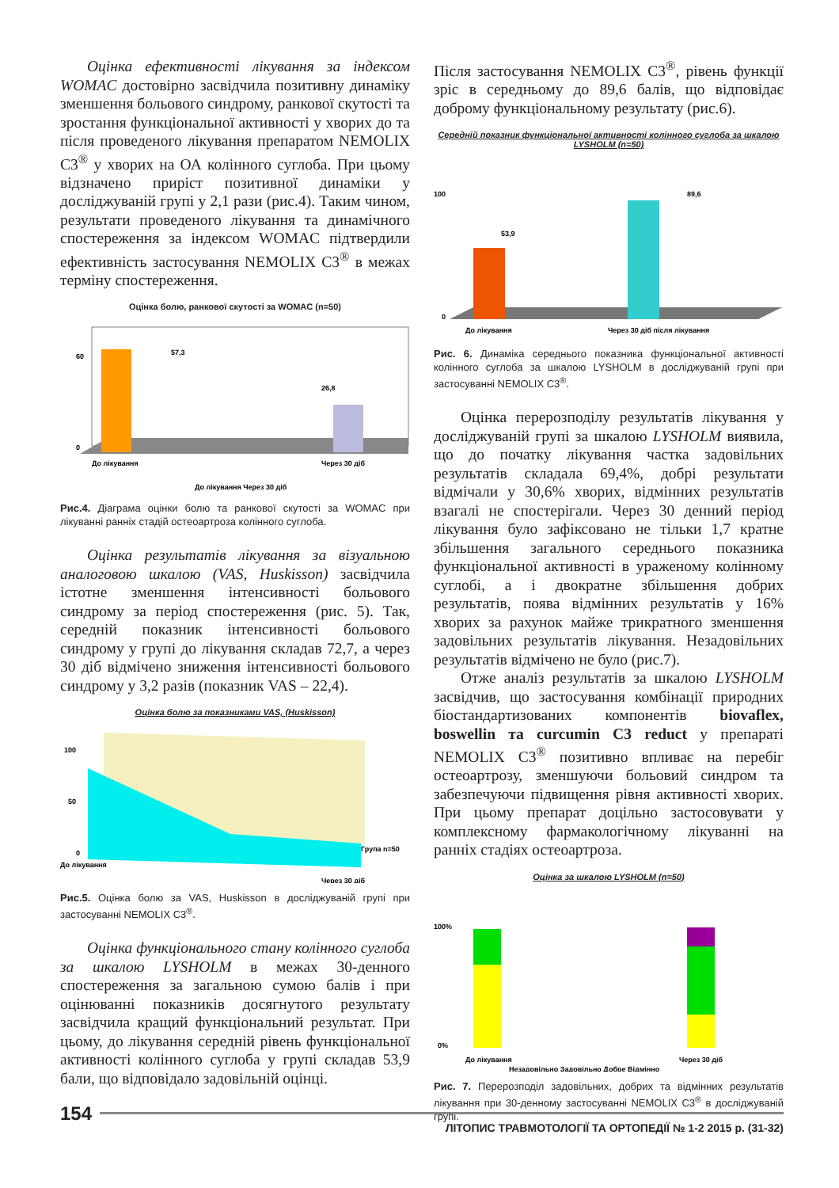Оцінка ефективності лікування за індексом WOMAC достовірно засвідчила позитивну динаміку зменшення больового синдрому, ранкової скутості та зростання функціональної активності у хворих до та після проведеного лікування препаратом NEMOLIX C3<sup>®</sup> у хворих на ОА колінного суглоба. При цьому відзначено приріст позитивної динаміки у досліджуваній групі у 2,1 рази (рис.4). Таким чином, результати проведеного лікування та динамічного спостереження за індексом WOMAC підтвердили ефективність застосування NEMOLIX C3<sup>®</sup> в межах терміну спостереження.
Оцінка болю, ранкової скутості за WOMAC (n=50)
57,3
26,8
60
0
До лікування
Через 30 діб
До лікування Через 30 діб
Рис.4. Діаграма оцінки болю та ранкової скутості за WOMAC при лікуванні ранніх стадій остеоартроза колінного суглоба.
Оцінка результатів лікування за візуальною аналоговою шкалою (VAS, Huskisson) засвідчила істотне зменшення інтенсивності больового синдрому за період спостереження (рис. 5). Так, середній показник інтенсивності больового синдрому у групі до лікування складав 72,7, а через 30 діб відмічено зниження інтенсивності больового синдрому у 3,2 разів (показник VAS – 22,4).
Оцінка болю за показниками VAS, (Huskisson)
100
50
0
До лікування
Через 30 діб
Група n=50
Рис.5. Оцінка болю за VAS, Huskisson в досліджуваній групі при застосуванні NEMOLIX C3<sup>®</sup>.
Оцінка функціонального стану колінного суглоба за шкалою LYSHOLM в межах 30-денного спостереження за загальною сумою балів і при оцінюванні показників досягнутого результату засвідчила кращий функціональний результат. При цьому, до лікування середній рівень функціональної активності колінного суглоба у групі складав 53,9 бали, що відповідало задовільній оцінці.
Після застосування NEMOLIX C3<sup>®</sup>, рівень функції зріс в середньому до 89,6 балів, що відповідає доброму функціональному результату (рис.6).
Середній показник функціональної активності колінного суглоба за шкалою LYSHOLM (n=50)
53,9
89,6
100
0
До лікування
Через 30 діб після лікування
Рис. 6. Динаміка середнього показника функціональної активності колінного суглоба за шкалою LYSHOLM в досліджуваній групі при застосуванні NEMOLIX C3<sup>®</sup>.
Оцінка перерозподілу результатів лікування у досліджуваній групі за шкалою LYSHOLM виявила, що до початку лікування частка задовільних результатів складала 69,4%, добрі результати відмічали у 30,6% хворих, відмінних результатів взагалі не спостерігали. Через 30 денний період лікування було зафіксовано не тільки 1,7 кратне збільшення загального середнього показника функціональної активності в ураженому колінному суглобі, а і двократне збільшення добрих результатів, поява відмінних результатів у 16% хворих за рахунок майже трикратного зменшення задовільних результатів лікування. Незадовільних результатів відмічено не було (рис.7).
Отже аналіз результатів за шкалою LYSHOLM засвідчив, що застосування комбінації природних біостандартизованих компонентів biovaflex, boswellin та curcumin C3 reduct у препараті NEMOLIX C3<sup>®</sup> позитивно впливає на перебіг остеоартрозу, зменшуючи больовий синдром та забезпечуючи підвищення рівня активності хворих. При цьому препарат доцільно застосовувати у комплексному фармакологічному лікуванні на ранніх стадіях остеоартроза.
Оцінка за шкалою LYSHOLM (n=50)
100%
0%
До лікування
Через 30 діб
Незадовільно Задовільно Добре Відмінно
Рис. 7. Перерозподіл задовільних, добрих та відмінних результатів лікування при 30-денному застосуванні NEMOLIX C3<sup>®</sup> в досліджуваній групі.
154
ЛІТОПИС ТРАВМОТОЛОГІЇ ТА ОРТОПЕДІЇ № 1-2 2015 р. (31-32)